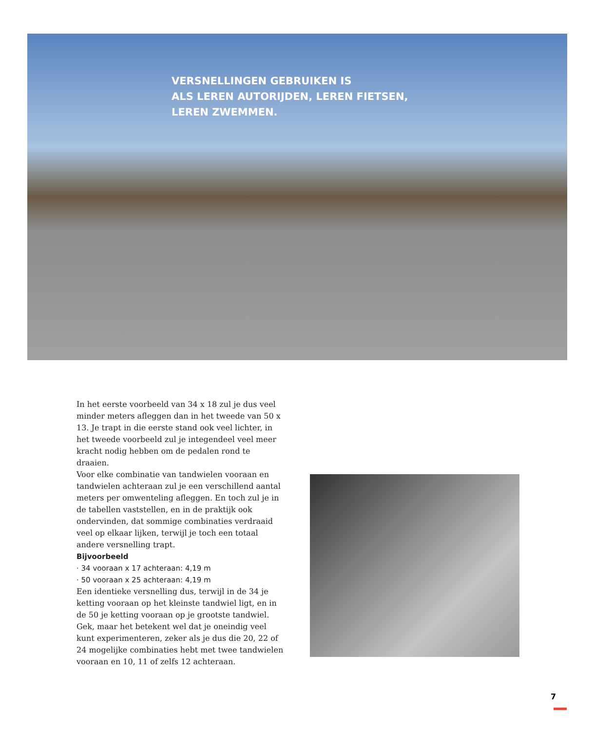VERSNELLINGEN GEBRUIKEN IS
ALS LEREN AUTORIJDEN, LEREN FIETSEN,
LEREN ZWEMMEN.
In het eerste voorbeeld van 34 x 18 zul je dus veel minder meters afleggen dan in het tweede van 50 x 13. Je trapt in die eerste stand ook veel lichter, in het tweede voorbeeld zul je integendeel veel meer kracht nodig hebben om de pedalen rond te draaien.
Voor elke combinatie van tandwielen vooraan en tandwielen achteraan zul je een verschillend aantal meters per omwenteling afleggen. En toch zul je in de tabellen vaststellen, en in de praktijk ook ondervinden, dat sommige combinaties verdraaid veel op elkaar lijken, terwijl je toch een totaal andere versnelling trapt.
Bijvoorbeeld
· 34 vooraan x 17 achteraan: 4,19 m
· 50 vooraan x 25 achteraan: 4,19 m
Een identieke versnelling dus, terwijl in de 34 je ketting vooraan op het kleinste tandwiel ligt, en in de 50 je ketting vooraan op je grootste tandwiel. Gek, maar het betekent wel dat je oneindig veel kunt experimenteren, zeker als je dus die 20, 22 of 24 mogelijke combinaties hebt met twee tandwielen vooraan en 10, 11 of zelfs 12 achteraan.
7